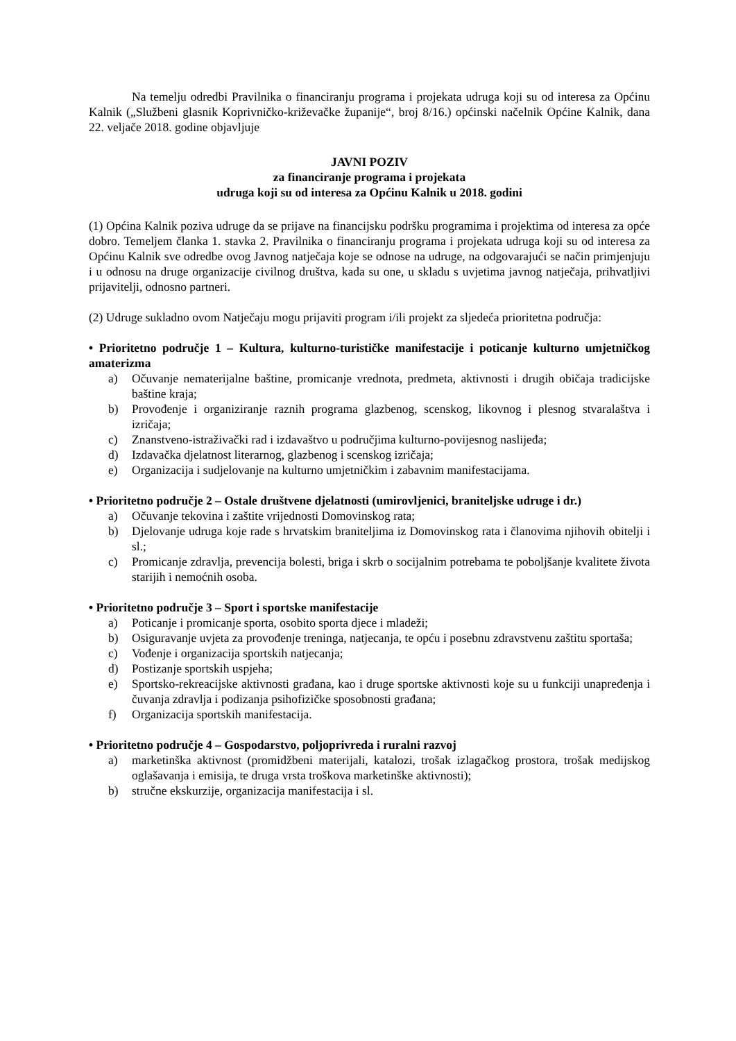Na temelju odredbi Pravilnika o financiranju programa i projekata udruga koji su od interesa za Općinu Kalnik („Službeni glasnik Koprivničko-križevačke županije“, broj 8/16.) općinski načelnik Općine Kalnik, dana 22. veljače 2018. godine objavljuje
JAVNI POZIV
za financiranje programa i projekata
udruga koji su od interesa za Općinu Kalnik u 2018. godini
(1) Općina Kalnik poziva udruge da se prijave na financijsku podršku programima i projektima od interesa za opće dobro. Temeljem članka 1. stavka 2. Pravilnika o financiranju programa i projekata udruga koji su od interesa za Općinu Kalnik sve odredbe ovog Javnog natječaja koje se odnose na udruge, na odgovarajući se način primjenjuju i u odnosu na druge organizacije civilnog društva, kada su one, u skladu s uvjetima javnog natječaja, prihvatljivi prijavitelji, odnosno partneri.
(2) Udruge sukladno ovom Natječaju mogu prijaviti program i/ili projekt za sljedeća prioritetna područja:
• Prioritetno područje 1 – Kultura, kulturno-turističke manifestacije i poticanje kulturno umjetničkog amaterizma
a) Očuvanje nematerijalne baštine, promicanje vrednota, predmeta, aktivnosti i drugih običaja tradicijske baštine kraja;
b) Provođenje i organiziranje raznih programa glazbenog, scenskog, likovnog i plesnog stvaralaštva i izričaja;
c) Znanstveno-istraživački rad i izdavaštvo u područjima kulturno-povijesnog naslijeđa;
d) Izdavačka djelatnost literarnog, glazbenog i scenskog izričaja;
e) Organizacija i sudjelovanje na kulturno umjetničkim i zabavnim manifestacijama.
• Prioritetno područje 2 – Ostale društvene djelatnosti (umirovljenici, braniteljske udruge i dr.)
a) Očuvanje tekovina i zaštite vrijednosti Domovinskog rata;
b) Djelovanje udruga koje rade s hrvatskim braniteljima iz Domovinskog rata i članovima njihovih obitelji i sl.;
c) Promicanje zdravlja, prevencija bolesti, briga i skrb o socijalnim potrebama te poboljšanje kvalitete života starijih i nemoćnih osoba.
• Prioritetno područje 3 – Sport i sportske manifestacije
a) Poticanje i promicanje sporta, osobito sporta djece i mladeži;
b) Osiguravanje uvjeta za provođenje treninga, natjecanja, te opću i posebnu zdravstvenu zaštitu sportaša;
c) Vođenje i organizacija sportskih natjecanja;
d) Postizanje sportskih uspjeha;
e) Sportsko-rekreacijske aktivnosti građana, kao i druge sportske aktivnosti koje su u funkciji unapređenja i čuvanja zdravlja i podizanja psihofizičke sposobnosti građana;
f) Organizacija sportskih manifestacija.
• Prioritetno područje 4 – Gospodarstvo, poljoprivreda i ruralni razvoj
a) marketinška aktivnost (promidžbeni materijali, katalozi, trošak izlagačkog prostora, trošak medijskog oglašavanja i emisija, te druga vrsta troškova marketinške aktivnosti);
b) stručne ekskurzije, organizacija manifestacija i sl.